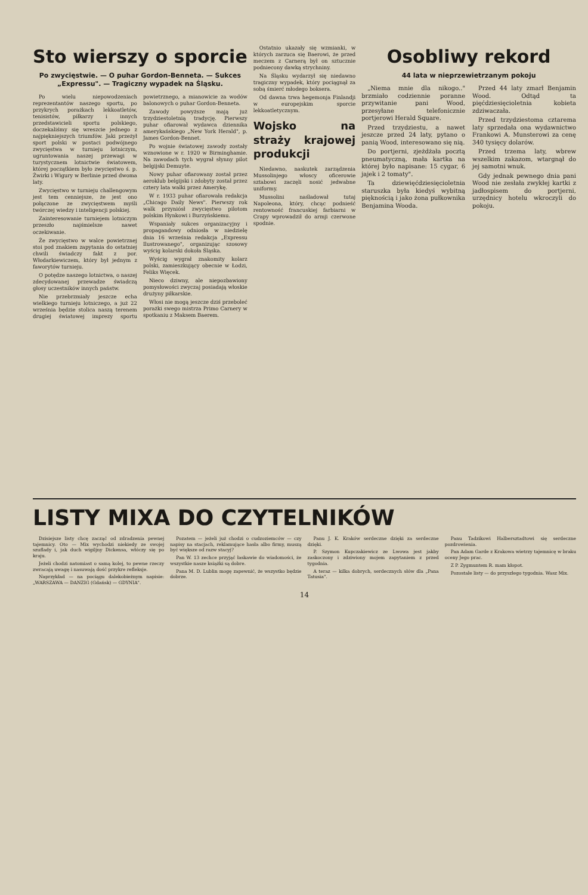Sto wierszy o sporcie
Po zwycięstwie. — O puhar Gordon-Benneta. — Sukces „Expressu". — Tragiczny wypadek na Śląsku.
Po wielu niepowodzeniach reprezentantów naszego sportu, po przykrych porażkach lekkoatletów, tenisistów, piłkarzy i innych przedstawicieli sportu polskiego, doczekaliśmy się wreszcie jednego z najpiękniejszych triumfów. Jaki przeżył sport polski w postaci podwójnego zwycięstwa w turnieju lotniczym, ugruntowania naszej przewagi w turystycznem lotnictwie światowem, której początkiem było zwycięstwo ś. p. Żwirki i Wigury w Berlinie przed dwoma laty.
Zwycięstwo w turnieju challengowym jest tem cenniejsze, że jest ono połączone ze zwycięstwem myśli twórczej wiedzy i inteligencji polskiej.
Zainteresowanie turniejem lotniczym przeszło najśmielsze nawet oczekiwanie.
Że zwycięstwo w walce powietrznej stoi pod znakiem zapytania do ostatniej chwili świadczy fakt z por. Włodarkiewiczem, który był jednym z faworytów turnieju.
O potędze naszego lotnictwa, o naszej zdecydowanej przewadze świadczą głosy uczestników innych państw.
Nie przebrzmiały jeszcze echa wielkiego turnieju lotniczego, a już 22 września będzie stolica naszą terenem drugiej światowej imprezy sportu powietrznego, a mianowicie za wodów balonowych o puhar Gordon-Benneta.
Zawody powyższe mają już trzydziestoletnią tradycję. Pierwszy puhar ofiarował wydawca dziennika amerykańskiego „New York Herald", p. James Gordon-Bennet.
Po wojnie światowej zawody zostały wznowione w r. 1920 w Birminghamie. Na zawodach tych wygrał słynny pilot belgijski Demuyte.
Nowy puhar ofiarowany został przez aeroklub belgijski i zdobyty został przez cztery lata walki przez Amerykę.
W r. 1933 puhar ofiarowała redakcja „Chicago Daily News". Pierwszy rok walk przyniósł zwycięstwo pilotom polskim Hynkowi i Burzyńskiemu.
Wspaniały sukces organizacyjny i propagandowy odniosła w niedzielę dnia 16 września redakcja „Expressu Ilustrowanego", organizując szosowy wyścig kolarski dokoła Śląska.
Wyścig wygrał znakomity kolarz polski, zamieszkujący obecnie w Łodzi, Feliks Więcek.
Nieco dziwny, ale niepozbawiony pomysłowości zwyczaj posiadają włoskie drużyny piłkarskie.
Włosi nie mogą jeszcze dziś przeboleć porażki swego mistrza Primo Carnery w spotkaniu z Maksem Baerem.
Ostatnio ukazały się wzmianki, w których zarzuca się Baerowi, że przed meczem z Carnerą był on sztucznie podniecony dawką strychniny.
Na Śląsku wydarzył się niedawno tragiczny wypadek, który pociągnął za sobą śmierć młodego boksera.
Od dawna trwa hegemonja Finlandji w europejskim sporcie lekkoatletycznym.
Wojsko na straży krajowej produkcji
Niedawno, naskutek zarządzenia Mussolinjego włoscy oficerowie sztabowi zaczęli nosić jedwabne uniformy.
Mussolini naśladował tutaj Napoleona, który, chcąc podnieść rentowność francuskiej farbiarni w Crapy wprowadził do armji czerwone spodnie.
Osobliwy rekord
44 lata w nieprzewietrzanym pokoju
„Niema mnie dla nikogo.." brzmiało codziennie poranne przywitanie pani Wood, przesyłane telefonicznie portjerowi Herald Square.
Przed trzydziestu, a nawet jeszcze przed 24 laty, pytano o panią Wood, interesowano się nią.
Do portjerni, zjeżdżała pocztą pneumatyczną, mała kartka na której było napisane: 15 cygar, 6 jajek i 2 tomaty".
Ta dziewięćdziesięcioletnia staruszka była kiedyś wybitną pięknością i jako żona pułkownika Benjamina Wooda.
Przed 44 laty zmarł Benjamin Wood. Odtąd ta pięćdziesięcioletnia kobieta zdziwaczała.
Przed trzydziestoma cztarema laty sprzedała ona wydawnictwo Frankowi A. Munsterowi za cenę 340 tysięcy dolarów.
Przed trzema laty, wbrew wszelkim zakazom, wtargnął do jej samotni wnuk.
Gdy jednak pewnego dnia pani Wood nie zesłała zwykłej kartki z jadłospisem do portjerni, urzędnicy hotelu wkroczyli do pokoju.
LISTY MIXA DO CZYTELNIKÓW
Dzisiejsze listy chcę zacząć od zdradzenia pewnej tajemnicy. Oto — Mix wychodzi niekiedy ze swojej szuflady i, jak duch wigiljny Dickensa, włóczy się po kraju.
Jeżeli chodzi natomiast o samą kolej, to pewne rzeczy zwracają uwagę i nasuwają dość przykre refleksje.
Naprzykład — na pociągu dalekobieżnym napisie: „WARSZAWA — DANZIG (Gdańsk) — GDYNIA".
Pozatem — jeżeli już chodzi o cudzoziemców — czy napisy na stacjach, reklamujące hasła albo firmy, muszą być większe od razw stacyj?
Pan W. 13 zechce przyjąć łaskawie do wiadomości, że wszystkie nasze książki są dobre.
Pana M. D. Lublin mogę zapewnić, że wszystko będzie dobrze.
Panu J. K. Kraków serdeczne dzięki za serdeczne dzięki.
P. Szymon Kupczakiewicz ze Lwowa jest jakby zaskoczony i zdziwiony mojem zapytaniem z przed tygodnia.
A teraz — kilka dobrych, serdecznych słów dla „Pana Tatusia".
Panu Tadzikowi Halbersztadtowi się serdeczne pozdrowienia.
Pan Adam Garde z Krakowa wietrzy tajemnicę w braku oceny Jego prac.
Z P. Zygmuntem R. mam kłopot.
Pozostałe listy — do przyszłego tygodnia. Wasz Mix.
14